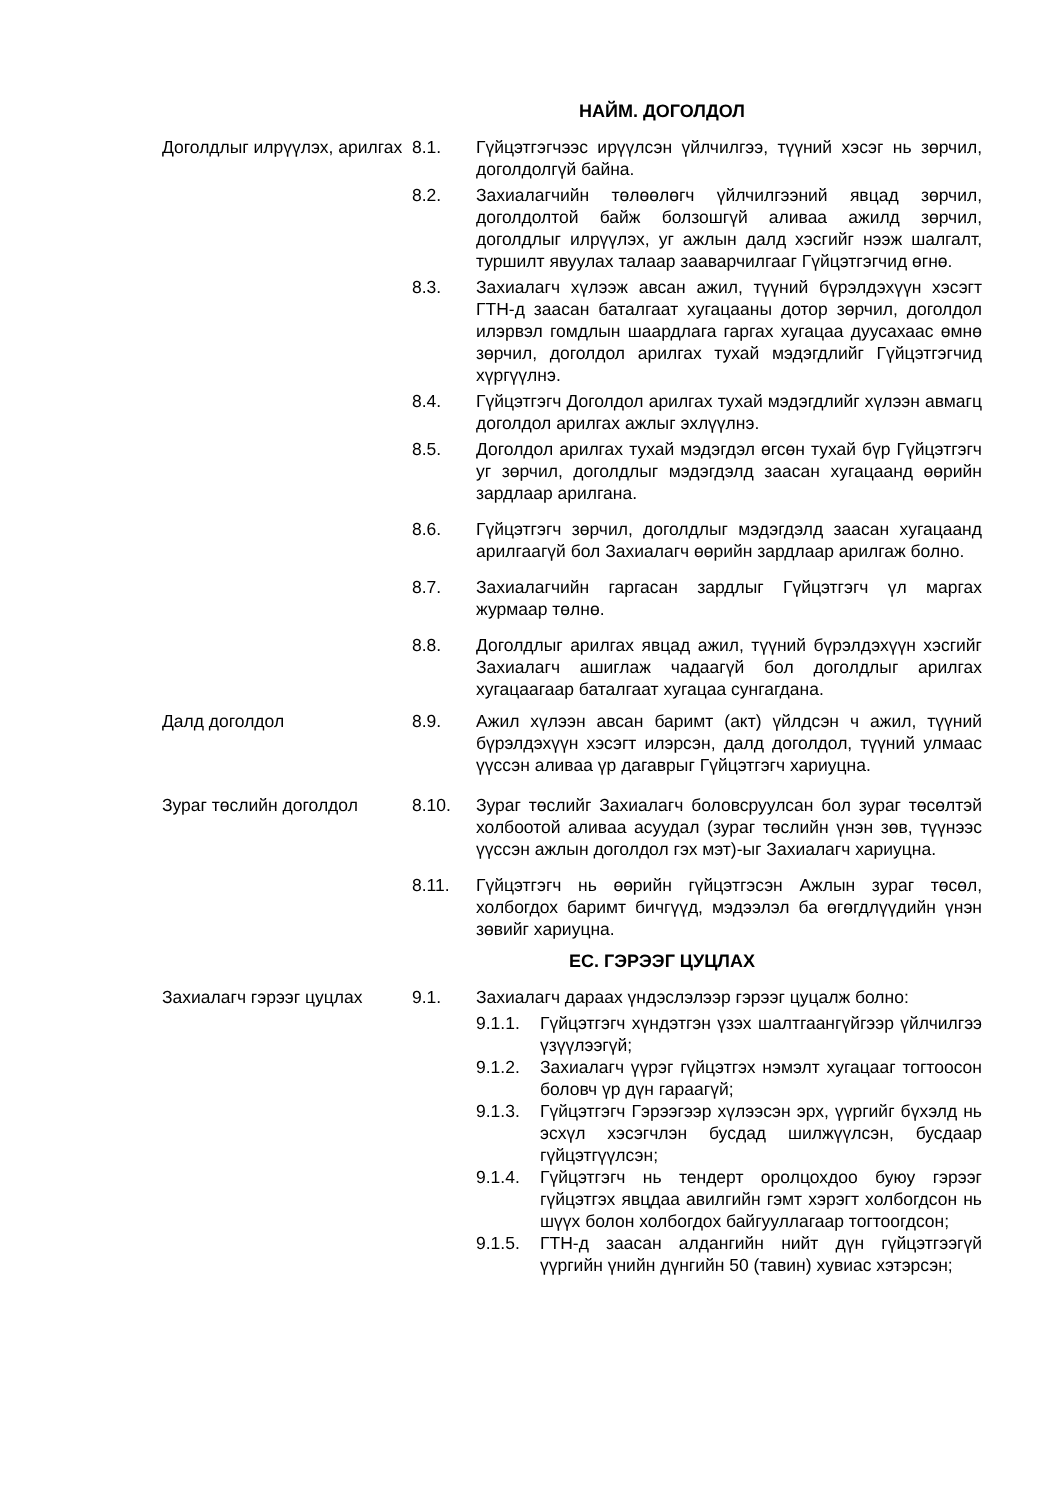НАЙМ. ДОГОЛДОЛ
Доголдлыг илрүүлэх, арилгах
8.1. Гүйцэтгэгчээс ирүүлсэн үйлчилгээ, түүний хэсэг нь зөрчил, доголдолгүй байна.
8.2. Захиалагчийн төлөөлөгч үйлчилгээний явцад зөрчил, доголдолтой байж болзошгүй аливаа ажилд зөрчил, доголдлыг илрүүлэх, уг ажлын далд хэсгийг нээж шалгалт, туршилт явуулах талаар зааварчилгааг Гүйцэтгэгчид өгнө.
8.3. Захиалагч хүлээж авсан ажил, түүний бүрэлдэхүүн хэсэгт ГТН-д заасан баталгаат хугацааны дотор зөрчил, доголдол илэрвэл гомдлын шаардлага гаргах хугацаа дуусахаас өмнө зөрчил, доголдол арилгах тухай мэдэгдлийг Гүйцэтгэгчид хүргүүлнэ.
8.4. Гүйцэтгэгч Доголдол арилгах тухай мэдэгдлийг хүлээн авмагц доголдол арилгах ажлыг эхлүүлнэ.
8.5. Доголдол арилгах тухай мэдэгдэл өгсөн тухай бүр Гүйцэтгэгч уг зөрчил, доголдлыг мэдэгдэлд заасан хугацаанд өөрийн зардлаар арилгана.
8.6. Гүйцэтгэгч зөрчил, доголдлыг мэдэгдэлд заасан хугацаанд арилгаагүй бол Захиалагч өөрийн зардлаар арилгаж болно.
8.7. Захиалагчийн гаргасан зардлыг Гүйцэтгэгч үл маргах журмаар төлнө.
8.8. Доголдлыг арилгах явцад ажил, түүний бүрэлдэхүүн хэсгийг Захиалагч ашиглаж чадаагүй бол доголдлыг арилгах хугацаагаар баталгаат хугацаа сунгагдана.
Далд доголдол 8.9. Ажил хүлээн авсан баримт (акт) үйлдсэн ч ажил, түүний бүрэлдэхүүн хэсэгт илэрсэн, далд доголдол, түүний улмаас үүссэн аливаа үр дагаврыг Гүйцэтгэгч хариуцна.
Зураг төслийн доголдол 8.10. Зураг төслийг Захиалагч боловсруулсан бол зураг төсөлтэй холбоотой аливаа асуудал (зураг төслийн үнэн зөв, түүнээс үүссэн ажлын доголдол гэх мэт)-ыг Захиалагч хариуцна.
8.11. Гүйцэтгэгч нь өөрийн гүйцэтгэсэн Ажлын зураг төсөл, холбогдох баримт бичгүүд, мэдээлэл ба өгөгдлүүдийн үнэн зөвийг хариуцна.
ЕС. ГЭРЭЭГ ЦУЦЛАХ
Захиалагч гэрээг цуцлах 9.1. Захиалагч дараах үндэслэлээр гэрээг цуцалж болно:
9.1.1. Гүйцэтгэгч хүндэтгэн үзэх шалтгаангүйгээр үйлчилгээ үзүүлээгүй;
9.1.2. Захиалагч үүрэг гүйцэтгэх нэмэлт хугацааг тогтоосон боловч үр дүн гараагүй;
9.1.3. Гүйцэтгэгч Гэрээгээр хүлээсэн эрх, үүргийг бүхэлд нь эсхүл хэсэгчлэн бусдад шилжүүлсэн, бусдаар гүйцэтгүүлсэн;
9.1.4. Гүйцэтгэгч нь тендерт оролцохдоо буюу гэрээг гүйцэтгэх явцдаа авилгийн гэмт хэрэгт холбогдсон нь шүүх болон холбогдох байгууллагаар тогтоогдсон;
9.1.5. ГТН-д заасан алдангийн нийт дүн гүйцэтгээгүй үүргийн үнийн дүнгийн 50 (тавин) хувиас хэтэрсэн;